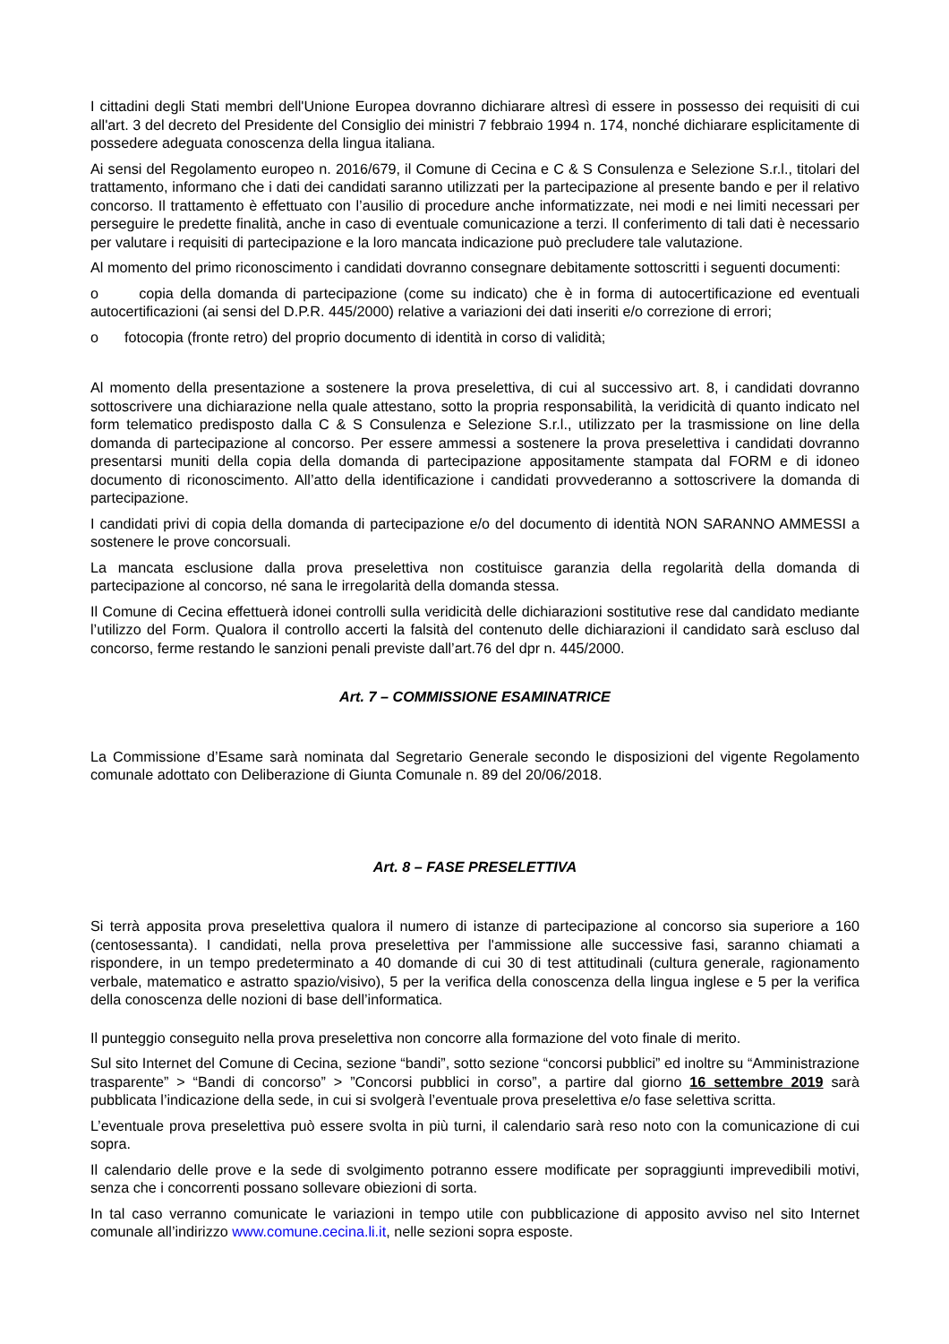I cittadini degli Stati membri dell'Unione Europea dovranno dichiarare altresì di essere in possesso dei requisiti di cui all'art. 3 del decreto del Presidente del Consiglio dei ministri 7 febbraio 1994 n. 174, nonché dichiarare esplicitamente di possedere adeguata conoscenza della lingua italiana.
Ai sensi del Regolamento europeo n. 2016/679, il Comune di Cecina e C & S Consulenza e Selezione S.r.l., titolari del trattamento, informano che i dati dei candidati saranno utilizzati per la partecipazione al presente bando e per il relativo concorso. Il trattamento è effettuato con l’ausilio di procedure anche informatizzate, nei modi e nei limiti necessari per perseguire le predette finalità, anche in caso di eventuale comunicazione a terzi. Il conferimento di tali dati è necessario per valutare i requisiti di partecipazione e la loro mancata indicazione può precludere tale valutazione.
Al momento del primo riconoscimento i candidati dovranno consegnare debitamente sottoscritti i seguenti documenti:
o copia della domanda di partecipazione (come su indicato) che è in forma di autocertificazione ed eventuali autocertificazioni (ai sensi del D.P.R. 445/2000) relative a variazioni dei dati inseriti e/o correzione di errori;
o fotocopia (fronte retro) del proprio documento di identità in corso di validità;
Al momento della presentazione a sostenere la prova preselettiva, di cui al successivo art. 8, i candidati dovranno sottoscrivere una dichiarazione nella quale attestano, sotto la propria responsabilità, la veridicità di quanto indicato nel form telematico predisposto dalla C & S Consulenza e Selezione S.r.l., utilizzato per la trasmissione on line della domanda di partecipazione al concorso. Per essere ammessi a sostenere la prova preselettiva i candidati dovranno presentarsi muniti della copia della domanda di partecipazione appositamente stampata dal FORM e di idoneo documento di riconoscimento. All’atto della identificazione i candidati provvederanno a sottoscrivere la domanda di partecipazione.
I candidati privi di copia della domanda di partecipazione e/o del documento di identità NON SARANNO AMMESSI a sostenere le prove concorsuali.
La mancata esclusione dalla prova preselettiva non costituisce garanzia della regolarità della domanda di partecipazione al concorso, né sana le irregolarità della domanda stessa.
Il Comune di Cecina effettuerà idonei controlli sulla veridicità delle dichiarazioni sostitutive rese dal candidato mediante l’utilizzo del Form. Qualora il controllo accerti la falsità del contenuto delle dichiarazioni il candidato sarà escluso dal concorso, ferme restando le sanzioni penali previste dall’art.76 del dpr n. 445/2000.
Art. 7 – COMMISSIONE ESAMINATRICE
La Commissione d’Esame sarà nominata dal Segretario Generale secondo le disposizioni del vigente Regolamento comunale adottato con Deliberazione di Giunta Comunale n. 89 del 20/06/2018.
Art. 8 – FASE PRESELETTIVA
Si terrà apposita prova preselettiva qualora il numero di istanze di partecipazione al concorso sia superiore a 160 (centosessanta). I candidati, nella prova preselettiva per l'ammissione alle successive fasi, saranno chiamati a rispondere, in un tempo predeterminato a 40 domande di cui 30 di test attitudinali (cultura generale, ragionamento verbale, matematico e astratto spazio/visivo), 5 per la verifica della conoscenza della lingua inglese e 5 per la verifica della conoscenza delle nozioni di base dell’informatica.
Il punteggio conseguito nella prova preselettiva non concorre alla formazione del voto finale di merito.
Sul sito Internet del Comune di Cecina, sezione “bandi”, sotto sezione “concorsi pubblici” ed inoltre su “Amministrazione trasparente” > “Bandi di concorso” > ”Concorsi pubblici in corso”, a partire dal giorno 16 settembre 2019 sarà pubblicata l’indicazione della sede, in cui si svolgerà l’eventuale prova preselettiva e/o fase selettiva scritta.
L’eventuale prova preselettiva può essere svolta in più turni, il calendario sarà reso noto con la comunicazione di cui sopra.
Il calendario delle prove e la sede di svolgimento potranno essere modificate per sopraggiunti imprevedibili motivi, senza che i concorrenti possano sollevare obiezioni di sorta.
In tal caso verranno comunicate le variazioni in tempo utile con pubblicazione di apposito avviso nel sito Internet comunale all’indirizzo www.comune.cecina.li.it, nelle sezioni sopra esposte.